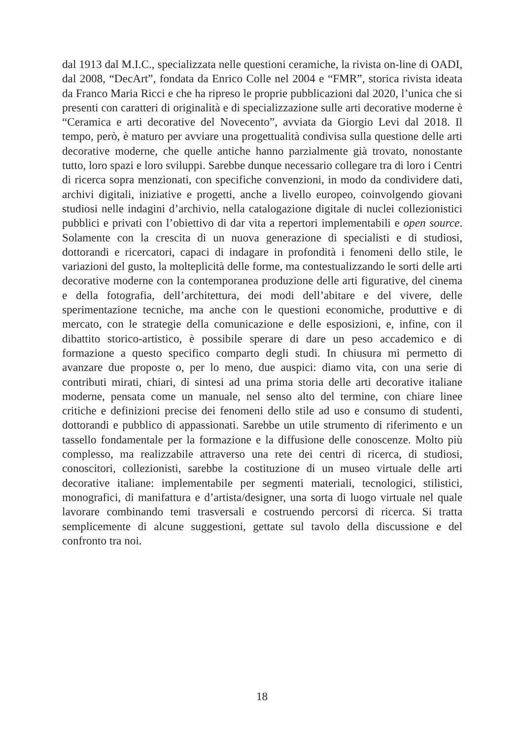dal 1913 dal M.I.C., specializzata nelle questioni ceramiche, la rivista on-line di OADI, dal 2008, “DecArt”, fondata da Enrico Colle nel 2004 e “FMR”, storica rivista ideata da Franco Maria Ricci e che ha ripreso le proprie pubblicazioni dal 2020, l’unica che si presenti con caratteri di originalità e di specializzazione sulle arti decorative moderne è “Ceramica e arti decorative del Novecento”, avviata da Giorgio Levi dal 2018. Il tempo, però, è maturo per avviare una progettualità condivisa sulla questione delle arti decorative moderne, che quelle antiche hanno parzialmente già trovato, nonostante tutto, loro spazi e loro sviluppi. Sarebbe dunque necessario collegare tra di loro i Centri di ricerca sopra menzionati, con specifiche convenzioni, in modo da condividere dati, archivi digitali, iniziative e progetti, anche a livello europeo, coinvolgendo giovani studiosi nelle indagini d’archivio, nella catalogazione digitale di nuclei collezionistici pubblici e privati con l’obiettivo di dar vita a repertori implementabili e open source. Solamente con la crescita di un nuova generazione di specialisti e di studiosi, dottorandi e ricercatori, capaci di indagare in profondità i fenomeni dello stile, le variazioni del gusto, la molteplicità delle forme, ma contestualizzando le sorti delle arti decorative moderne con la contemporanea produzione delle arti figurative, del cinema e della fotografia, dell’architettura, dei modi dell’abitare e del vivere, delle sperimentazione tecniche, ma anche con le questioni economiche, produttive e di mercato, con le strategie della comunicazione e delle esposizioni, e, infine, con il dibattito storico-artistico, è possibile sperare di dare un peso accademico e di formazione a questo specifico comparto degli studi. In chiusura mi permetto di avanzare due proposte o, per lo meno, due auspici: diamo vita, con una serie di contributi mirati, chiari, di sintesi ad una prima storia delle arti decorative italiane moderne, pensata come un manuale, nel senso alto del termine, con chiare linee critiche e definizioni precise dei fenomeni dello stile ad uso e consumo di studenti, dottorandi e pubblico di appassionati. Sarebbe un utile strumento di riferimento e un tassello fondamentale per la formazione e la diffusione delle conoscenze. Molto più complesso, ma realizzabile attraverso una rete dei centri di ricerca, di studiosi, conoscitori, collezionisti, sarebbe la costituzione di un museo virtuale delle arti decorative italiane: implementabile per segmenti materiali, tecnologici, stilistici, monografici, di manifattura e d’artista/designer, una sorta di luogo virtuale nel quale lavorare combinando temi trasversali e costruendo percorsi di ricerca. Si tratta semplicemente di alcune suggestioni, gettate sul tavolo della discussione e del confronto tra noi.
18